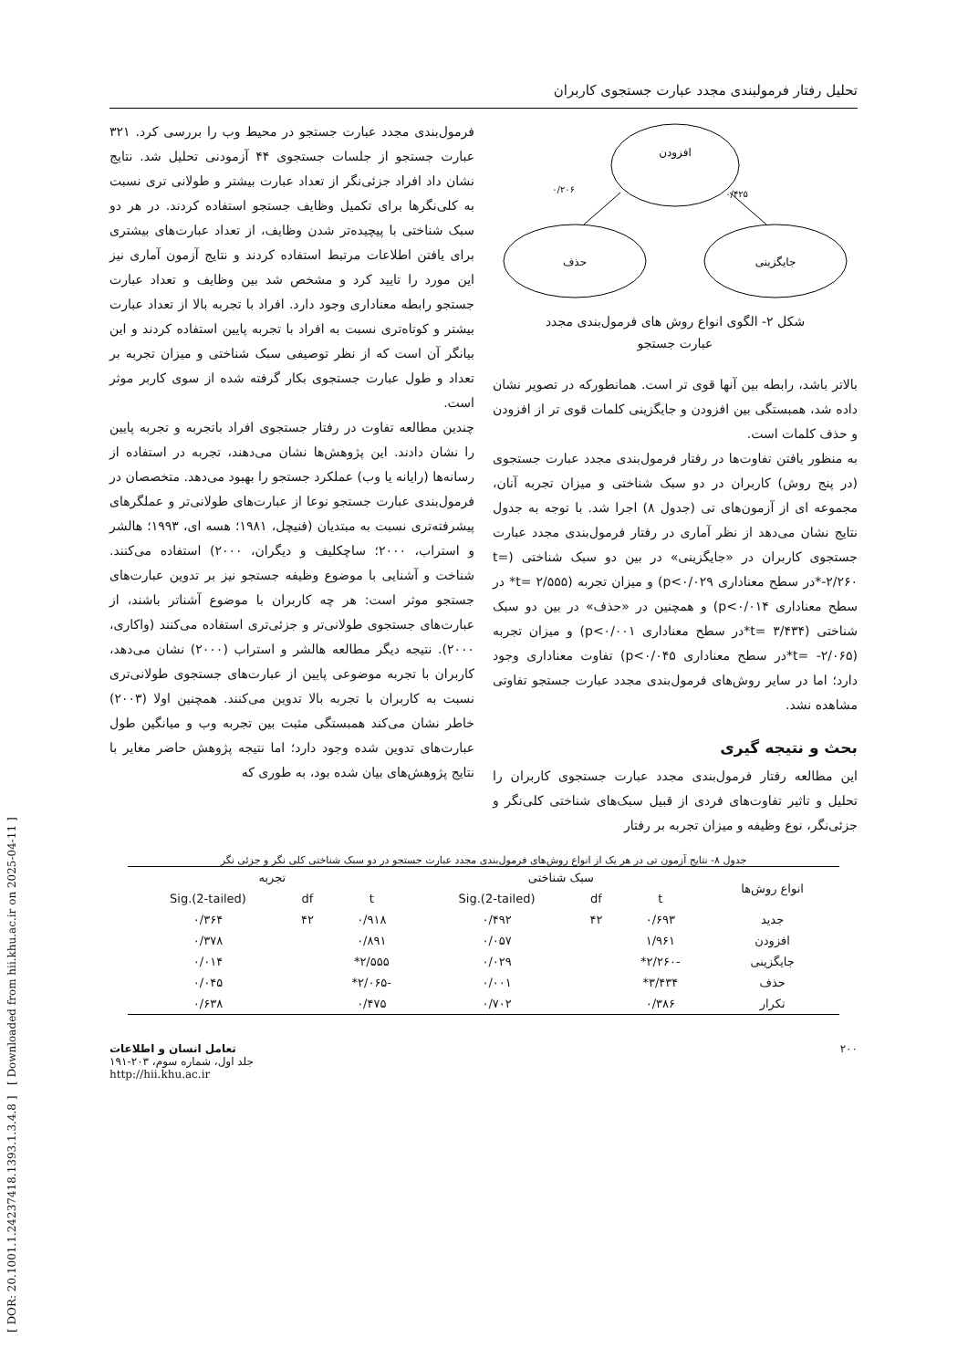[ DOR: 20.1001.1.24237418.1393.1.3.4.8 ] [ Downloaded from hii.khu.ac.ir on 2025-04-11 ]
تحلیل رفتار فرمولبندی مجدد عبارت جستجوی کاربران
افزودن
حذف
جایگزینی
۰/۲۰۶
۰/۴۲۵
شکل ۲- الگوی انواع روش های فرمول‌بندی مجدد
عبارت جستجو
بالاتر باشد، رابطه بین آنها قوی تر است. همانطورکه در تصویر نشان داده شد، همبستگی بین افزودن و جایگزینی کلمات قوی تر از افزودن و حذف کلمات است.
به منظور یافتن تفاوت‌ها در رفتار فرمول‌بندی مجدد عبارت جستجوی (در پنج روش) کاربران در دو سبک شناختی و میزان تجربه آنان، مجموعه ای از آزمون‌های تی (جدول ۸) اجرا شد. با توجه به جدول نتایج نشان می‌دهد از نظر آماری در رفتار فرمول‌بندی مجدد عبارت جستجوی کاربران در «جایگزینی» در بین دو سبک شناختی (t= -۲/۲۶۰*در سطح معناداری p<۰/۰۲۹) و میزان تجربه (t= ۲/۵۵۵* در سطح معناداری p<۰/۰۱۴) و همچنین در «حذف» در بین دو سبک شناختی (t= ۳/۴۳۴*در سطح معناداری p<۰/۰۰۱) و میزان تجربه (t= -۲/۰۶۵*در سطح معناداری p<۰/۰۴۵) تفاوت معناداری وجود دارد؛ اما در سایر روش‌های فرمول‌بندی مجدد عبارت جستجو تفاوتی مشاهده نشد.
بحث و نتیجه گیری
این مطالعه رفتار فرمول‌بندی مجدد عبارت جستجوی کاربران را تحلیل و تاثیر تفاوت‌های فردی از قبیل سبک‌های شناختی کلی‌نگر و جزئی‌نگر، نوع وظیفه و میزان تجربه بر رفتار
فرمول‌بندی مجدد عبارت جستجو در محیط وب را بررسی کرد. ۳۲۱ عبارت جستجو از جلسات جستجوی ۴۴ آزمودنی تحلیل شد. نتایج نشان داد افراد جزئی‌نگر از تعداد عبارت بیشتر و طولانی تری نسبت به کلی‌نگرها برای تکمیل وظایف جستجو استفاده کردند. در هر دو سبک شناختی با پیچیده‌تر شدن وظایف، از تعداد عبارت‌های بیشتری برای یافتن اطلاعات مرتبط استفاده کردند و نتایج آزمون آماری نیز این مورد را تایید کرد و مشخص شد بین وظایف و تعداد عبارت جستجو رابطه معناداری وجود دارد. افراد با تجربه بالا از تعداد عبارت بیشتر و کوتاه‌تری نسبت به افراد با تجربه پایین استفاده کردند و این بیانگر آن است که از نظر توصیفی سبک شناختی و میزان تجربه بر تعداد و طول عبارت جستجوی بکار گرفته شده از سوی کاربر موثر است.
چندین مطالعه تفاوت در رفتار جستجوی افراد باتجربه و تجربه پایین را نشان دادند. این پژوهش‌ها نشان می‌دهند، تجربه در استفاده از رسانه‌ها (رایانه یا وب) عملکرد جستجو را بهبود می‌دهد. متخصصان در فرمول‌بندی عبارت جستجو نوعا از عبارت‌های طولانی‌تر و عملگرهای پیشرفته‌تری نسبت به مبتدیان (فنیچل، ۱۹۸۱؛ هسه ای، ۱۹۹۳؛ هالشر و استراب، ۲۰۰۰؛ ساچکلیف و دیگران، ۲۰۰۰) استفاده می‌کنند. شناخت و آشنایی با موضوع وظیفه جستجو نیز بر تدوین عبارت‌های جستجو موثر است: هر چه کاربران با موضوع آشناتر باشند، از عبارت‌های جستجوی طولانی‌تر و جزئی‌تری استفاده می‌کنند (واکاری، ۲۰۰۰). نتیجه دیگر مطالعه هالشر و استراب (۲۰۰۰) نشان می‌دهد، کاربران با تجربه موضوعی پایین از عبارت‌های جستجوی طولانی‌تری نسبت به کاربران با تجربه بالا تدوین می‌کنند. همچنین اولا (۲۰۰۳) خاطر نشان می‌کند همبستگی مثبت بین تجربه وب و میانگین طول عبارت‌های تدوین شده وجود دارد؛ اما نتیجه پژوهش حاضر مغایر با نتایج پژوهش‌های بیان شده بود، به طوری که
جدول ۸- نتایج آزمون تی در هر یک از انواع روش‌های فرمول‌بندی مجدد عبارت جستجو در دو سبک شناختی کلی نگر و جزئی نگر
| انواع روش‌ها | سبک شناختی | | | تجربه | | |
| --- | --- | --- | --- | --- | --- | --- |
| | t | df | Sig.(2-tailed) | t | df | Sig.(2-tailed) |
| جدید | ۰/۶۹۳ | ۴۲ | ۰/۴۹۲ | ۰/۹۱۸ | ۴۲ | ۰/۳۶۴ |
| افزودن | ۱/۹۶۱ | | ۰/۰۵۷ | ۰/۸۹۱ | | ۰/۳۷۸ |
| جایگزینی | -۲/۲۶۰* | | ۰/۰۲۹ | ۲/۵۵۵* | | ۰/۰۱۴ |
| حذف | ۳/۴۳۴* | | ۰/۰۰۱ | -۲/۰۶۵* | | ۰/۰۴۵ |
| تکرار | ۰/۳۸۶ | | ۰/۷۰۲ | ۰/۴۷۵ | | ۰/۶۳۸ |
۲۰۰ تعامل انسان و اطلاعات
جلد اول، شماره سوم، ۲۰۳-۱۹۱
http://hii.khu.ac.ir